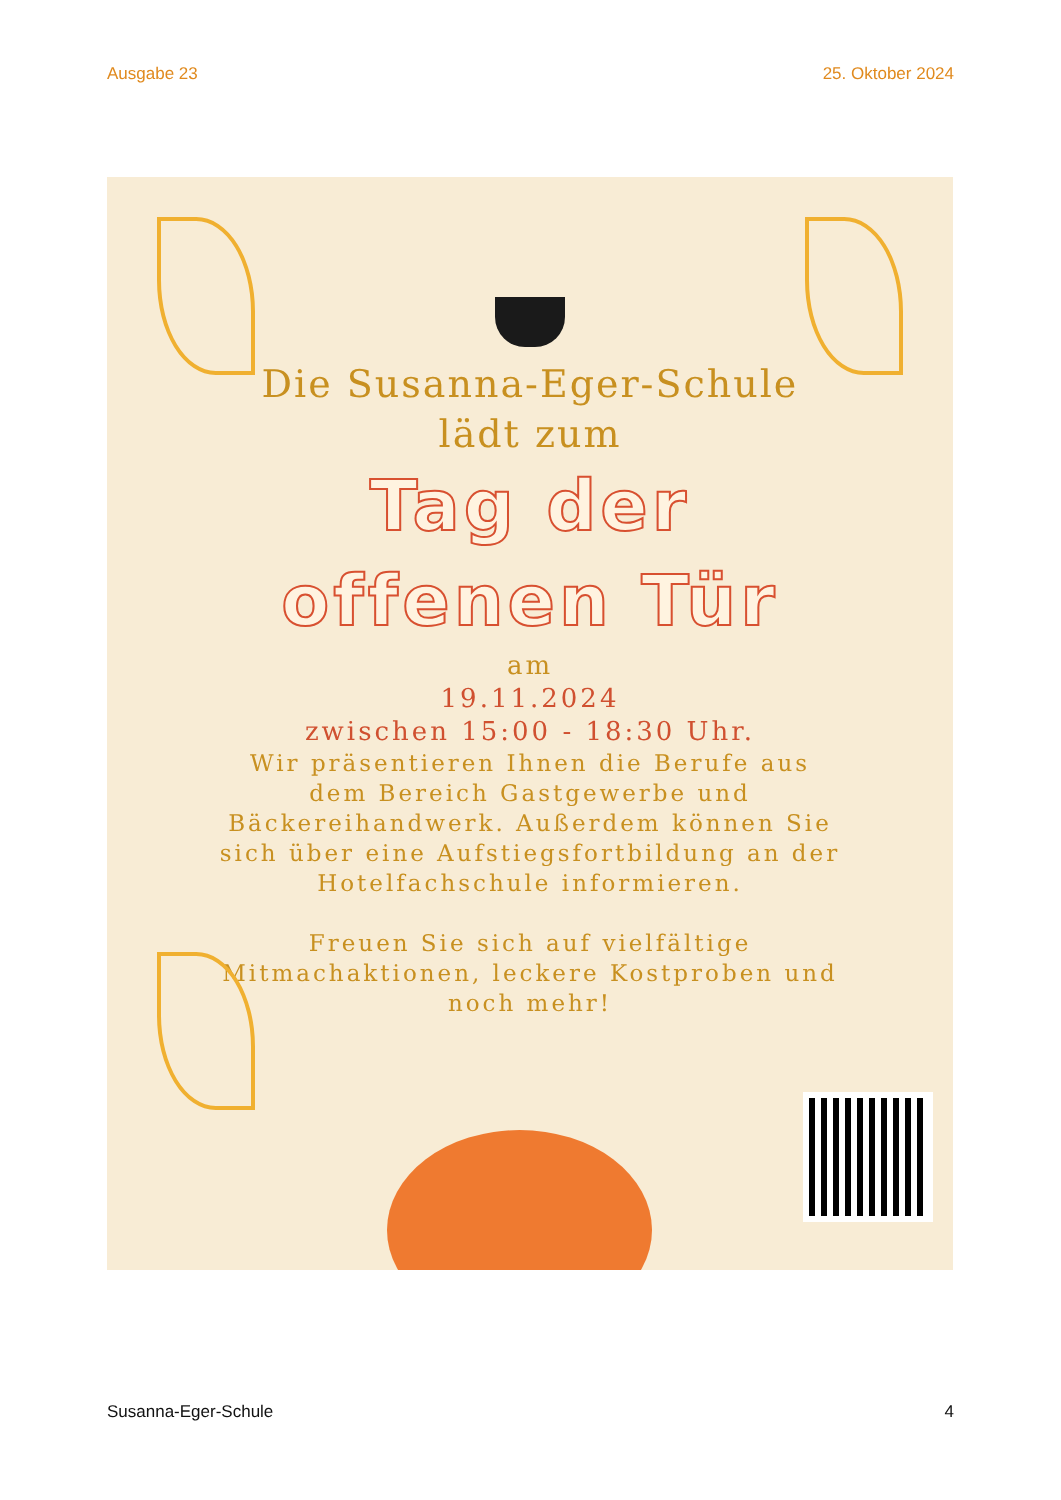Ausgabe 23 25. Oktober 2024
Die Susanna-Eger-Schule
lädt zum
Tag der
offenen Tür
am
19.11.2024
zwischen 15:00 - 18:30 Uhr.
Wir präsentieren Ihnen die Berufe aus dem Bereich Gastgewerbe und Bäckereihandwerk. Außerdem können Sie sich über eine Aufstiegsfortbildung an der Hotelfachschule informieren.
Freuen Sie sich auf vielfältige Mitmachaktionen, leckere Kostproben und noch mehr!
Susanna-Eger-Schule 4